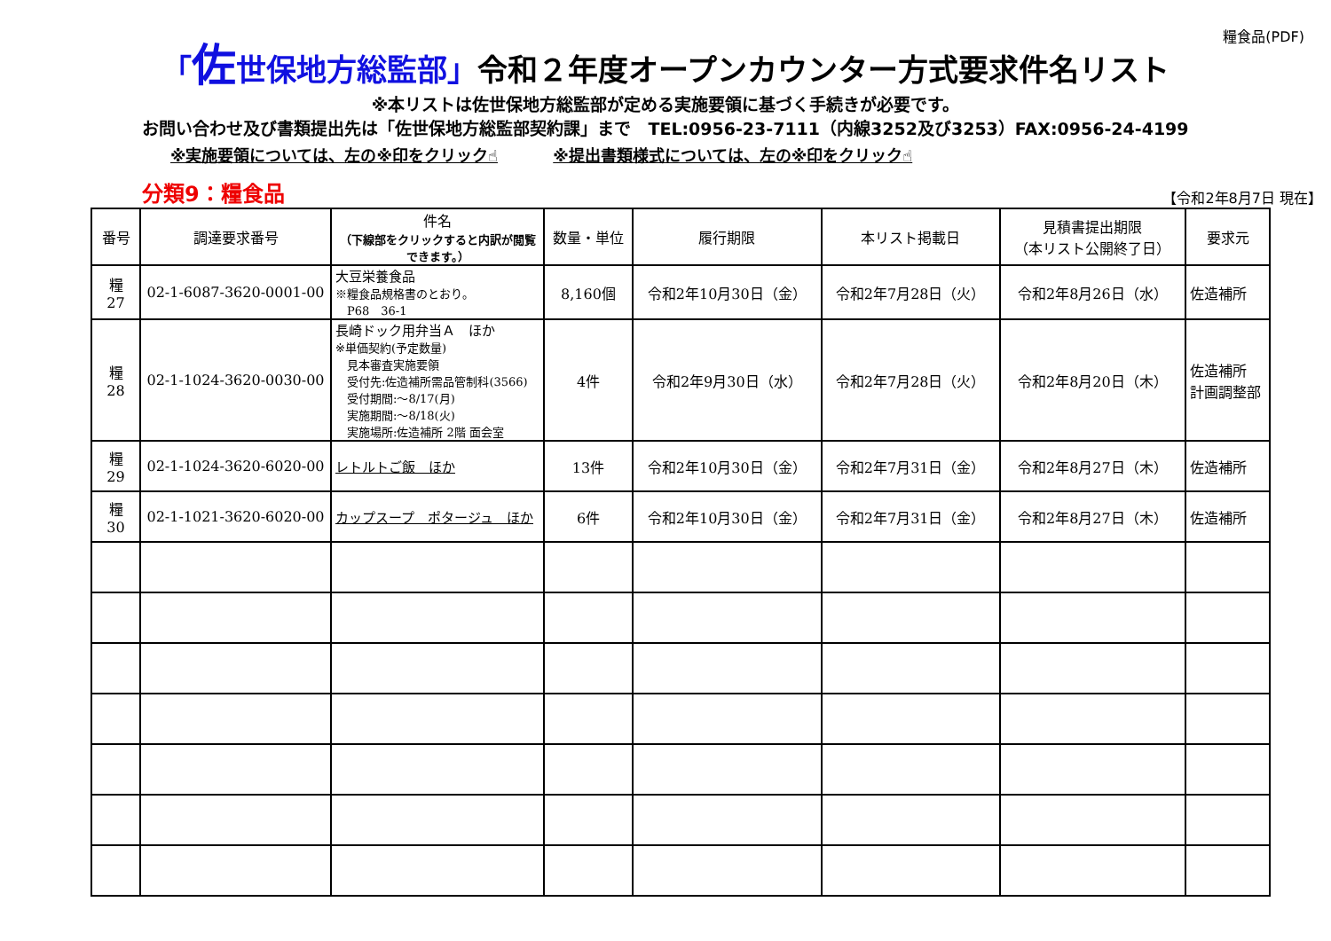糧食品(PDF)
「佐世保地方総監部」令和２年度オープンカウンター方式要求件名リスト
※本リストは佐世保地方総監部が定める実施要領に基づく手続きが必要です。
お問い合わせ及び書類提出先は「佐世保地方総監部契約課」まで　TEL:0956-23-7111（内線3252及び3253）FAX:0956-24-4199
※実施要領については、左の※印をクリック☝ ※提出書類様式については、左の※印をクリック☝
分類9：糧食品
【令和2年8月7日 現在】
| 番号 | 調達要求番号 | 件名 （下線部をクリックすると内訳が閲覧できます。） | 数量・単位 | 履行期限 | 本リスト掲載日 | 見積書提出期限 （本リスト公開終了日） | 要求元 |
| --- | --- | --- | --- | --- | --- | --- | --- |
| 糧 27 | 02-1-6087-3620-0001-00 | 大豆栄養食品 ※糧食品規格書のとおり。 P68 36-1 | 8,160個 | 令和2年10月30日（金） | 令和2年7月28日（火） | 令和2年8月26日（水） | 佐造補所 |
| 糧 28 | 02-1-1024-3620-0030-00 | 長崎ドック用弁当Ａ ほか ※単価契約(予定数量) 見本審査実施要領 受付先:佐造補所需品管制科(3566) 受付期間:～8/17(月) 実施期間:～8/18(火) 実施場所:佐造補所 2階 面会室 | 4件 | 令和2年9月30日（水） | 令和2年7月28日（火） | 令和2年8月20日（木） | 佐造補所 計画調整部 |
| 糧 29 | 02-1-1024-3620-6020-00 | レトルトご飯 ほか | 13件 | 令和2年10月30日（金） | 令和2年7月31日（金） | 令和2年8月27日（木） | 佐造補所 |
| 糧 30 | 02-1-1021-3620-6020-00 | カップスープ ポタージュ ほか | 6件 | 令和2年10月30日（金） | 令和2年7月31日（金） | 令和2年8月27日（木） | 佐造補所 |